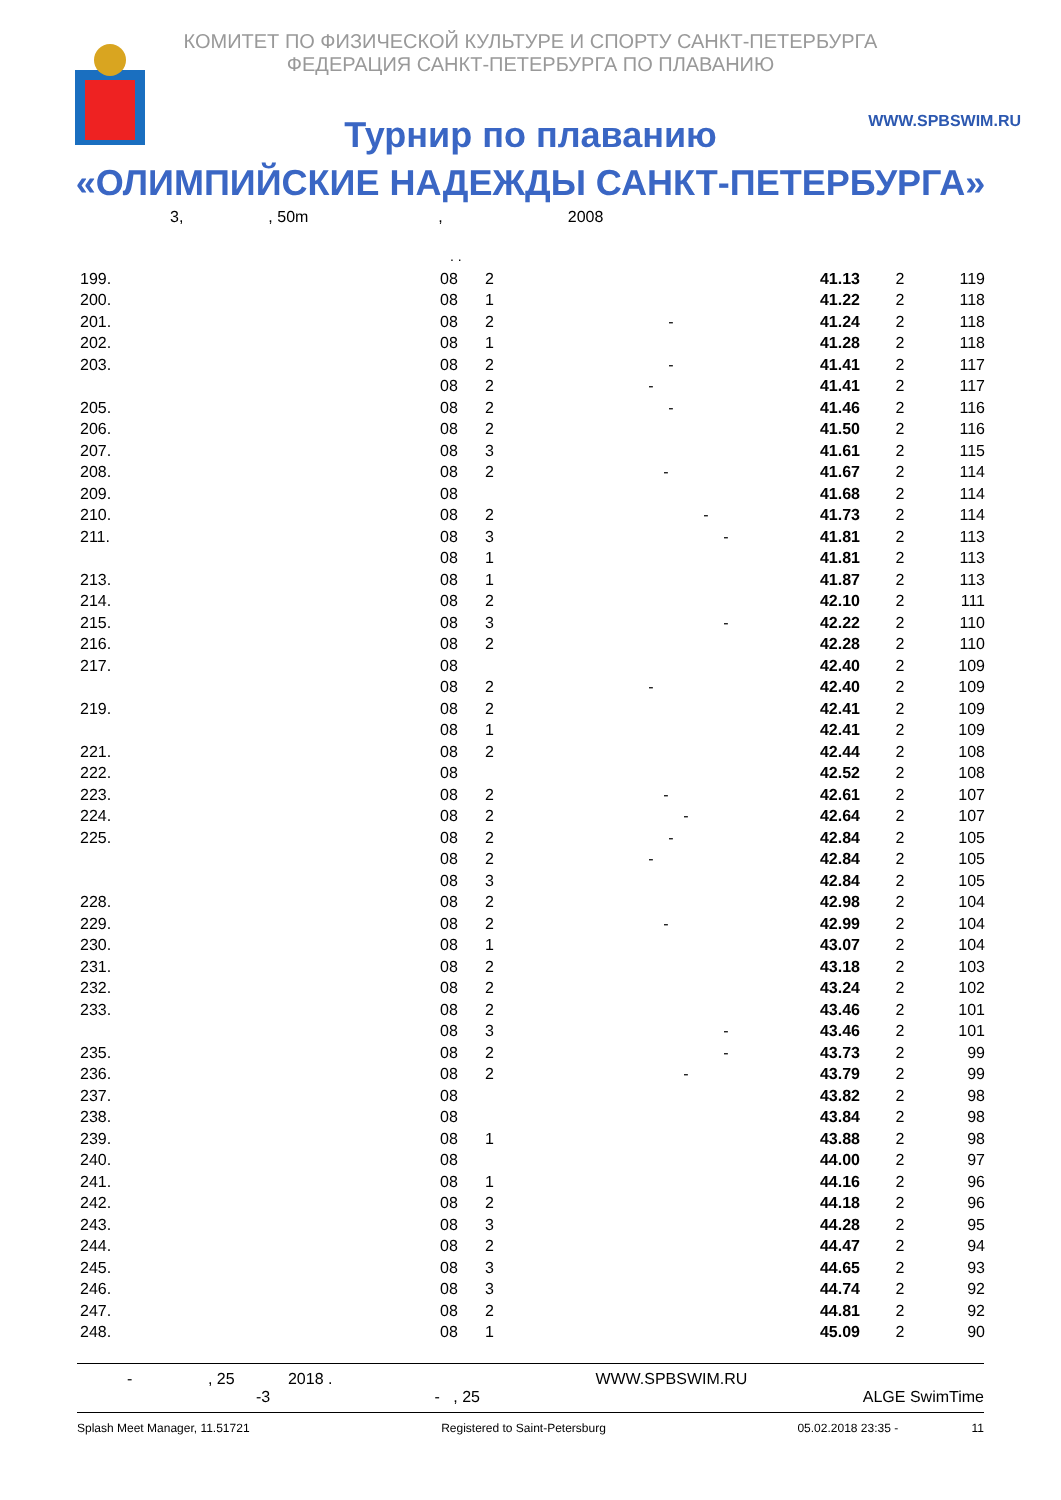КОМИТЕТ ПО ФИЗИЧЕСКОЙ КУЛЬТУРЕ И СПОРТУ САНКТ-ПЕТЕРБУРГА
ФЕДЕРАЦИЯ САНКТ-ПЕТЕРБУРГА ПО ПЛАВАНИЮ
WWW.SPBSWIM.RU
Турнир по плаванию
«ОЛИМПИЙСКИЕ НАДЕЖДЫ САНКТ-ПЕТЕРБУРГА»
3,, 50m, 2008
. .
| 199. | 08 | 2 | 41.13 | 2 | 119 |
| 200. | 08 | 1 | 41.22 | 2 | 118 |
| 201. | 08 | 2 - | 41.24 | 2 | 118 |
| 202. | 08 | 1 | 41.28 | 2 | 118 |
| 203. | 08 | 2 - | 41.41 | 2 | 117 |
| | 08 | 2 - | 41.41 | 2 | 117 |
| 205. | 08 | 2 - | 41.46 | 2 | 116 |
| 206. | 08 | 2 | 41.50 | 2 | 116 |
| 207. | 08 | 3 | 41.61 | 2 | 115 |
| 208. | 08 | 2 - | 41.67 | 2 | 114 |
| 209. | 08 | | 41.68 | 2 | 114 |
| 210. | 08 | 2 - | 41.73 | 2 | 114 |
| 211. | 08 | 3 - | 41.81 | 2 | 113 |
| | 08 | 1 | 41.81 | 2 | 113 |
| 213. | 08 | 1 | 41.87 | 2 | 113 |
| 214. | 08 | 2 | 42.10 | 2 | 111 |
| 215. | 08 | 3 - | 42.22 | 2 | 110 |
| 216. | 08 | 2 | 42.28 | 2 | 110 |
| 217. | 08 | | 42.40 | 2 | 109 |
| | 08 | 2 - | 42.40 | 2 | 109 |
| 219. | 08 | 2 | 42.41 | 2 | 109 |
| | 08 | 1 | 42.41 | 2 | 109 |
| 221. | 08 | 2 | 42.44 | 2 | 108 |
| 222. | 08 | | 42.52 | 2 | 108 |
| 223. | 08 | 2 - | 42.61 | 2 | 107 |
| 224. | 08 | 2 - | 42.64 | 2 | 107 |
| 225. | 08 | 2 - | 42.84 | 2 | 105 |
| | 08 | 2 - | 42.84 | 2 | 105 |
| | 08 | 3 | 42.84 | 2 | 105 |
| 228. | 08 | 2 | 42.98 | 2 | 104 |
| 229. | 08 | 2 - | 42.99 | 2 | 104 |
| 230. | 08 | 1 | 43.07 | 2 | 104 |
| 231. | 08 | 2 | 43.18 | 2 | 103 |
| 232. | 08 | 2 | 43.24 | 2 | 102 |
| 233. | 08 | 2 | 43.46 | 2 | 101 |
| | 08 | 3 - | 43.46 | 2 | 101 |
| 235. | 08 | 2 - | 43.73 | 2 | 99 |
| 236. | 08 | 2 - | 43.79 | 2 | 99 |
| 237. | 08 | | 43.82 | 2 | 98 |
| 238. | 08 | | 43.84 | 2 | 98 |
| 239. | 08 | 1 | 43.88 | 2 | 98 |
| 240. | 08 | | 44.00 | 2 | 97 |
| 241. | 08 | 1 | 44.16 | 2 | 96 |
| 242. | 08 | 2 | 44.18 | 2 | 96 |
| 243. | 08 | 3 | 44.28 | 2 | 95 |
| 244. | 08 | 2 | 44.47 | 2 | 94 |
| 245. | 08 | 3 | 44.65 | 2 | 93 |
| 246. | 08 | 3 | 44.74 | 2 | 92 |
| 247. | 08 | 2 | 44.81 | 2 | 92 |
| 248. | 08 | 1 | 45.09 | 2 | 90 |
- , 25 2018 .
-3 - , 25
WWW.SPBSWIM.RU ALGE SwimTime
Splash Meet Manager, 11.51721 Registered to Saint-Petersburg 05.02.2018 23:35 - 11